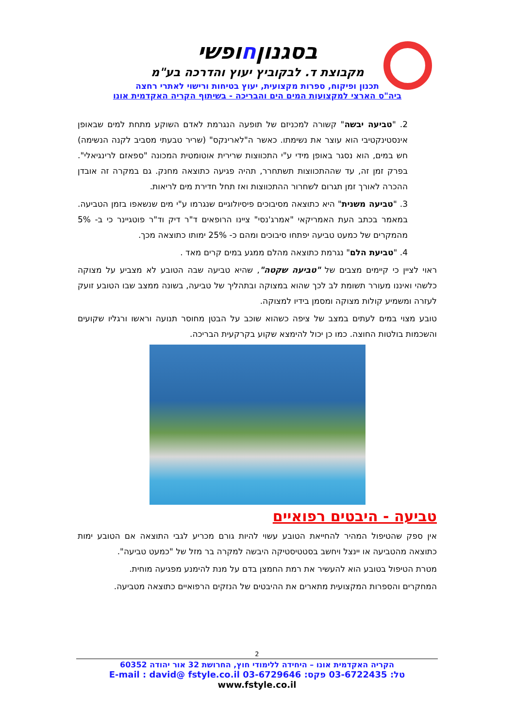בסגנוןחופשי
מקבוצת ד. לבקוביץ יעוץ והדרכה בע"מ
תכנון ופיקוח, ספרות מקצועית, יעוץ בטיחות ורישוי לאתרי רחצה
ביה"ס הארצי למקצועות המים הים והבריכה - בשיתוף הקריה האקדמית אונו
2. "טביעה יבשה" קשורה למכניזם של תופעה הנגרמת לאדם השוקע מתחת למים שבאופן אינסטינקטיבי הוא עוצר את נשימתו. כאשר ה"לארינקס" (שריר טבעתי מסביב לקנה הנשימה) חש במים, הוא נסגר באופן מידי ע"י התכווצות שרירית אוטומטית המכונה "ספאזם לרינגיאלי". בפרק זמן זה, עד שההתכווצות תשתחרר, תהיה פגיעה כתוצאה מחנק. גם במקרה זה אובדן ההכרה לאורך זמן תגרום לשחרור ההתכווצות ואז תחל חדירת מים לריאות.
3. "טביעה משנית" היא כתוצאה מסיבוכים פיסיולוגיים שנגרמו ע"י מים שנשאפו בזמן הטביעה. במאמר בכתב העת האמריקאי "אמרג'נסי" ציינו הרופאים ד"ר דיק וד"ר פוטגיינר כי ב- 5% מהמקרים של כמעט טביעה יפתחו סיבוכים ומהם כ- 25% ימותו כתוצאה מכך.
4. "טביעת הלם" נגרמת כתוצאה מהלם ממגע במים קרים מאד .
ראוי לציין כי קיימים מצבים של "טביעה שקטה", שהיא טביעה שבה הטובע לא מצביע על מצוקה כלשהי ואיננו מעורר תשומת לב לכך שהוא במצוקה ובתהליך של טביעה, בשונה ממצב שבו הטובע זועק לעזרה ומשמיע קולות מצוקה ומסמן בידיו למצוקה.
טובע מצוי במים לעתים במצב של ציפה כשהוא שוכב על הבטן מחוסר תנועה וראשו ורגליו שקועים והשכמות בולטות החוצה. כמו כן יכול להימצא שקוע בקרקעית הבריכה.
טביעה - היבטים רפואיים
אין ספק שהטיפול המהיר להחייאת הטובע עשוי להיות גורם מכריע לגבי התוצאה אם הטובע ימות כתוצאה מהטביעה או יינצל ויחשב בסטטיסטיקה היבשה למקרה בר מזל של "כמעט טביעה".
מטרת הטיפול בטובע הוא להעשיר את רמת החמצן בדם על מנת להימנע מפגיעה מוחית.
המחקרים והספרות המקצועית מתארים את ההיבטים של הנזקים הרפואיים כתוצאה מטביעה.
2
הקריה האקדמית אונו – היחידה ללימודי חוץ, החרושת 32 אור יהודה 60352
טל: 03-6722435 פקס: 03-6729646 E-mail : david@ fstyle.co.il www.fstyle.co.il